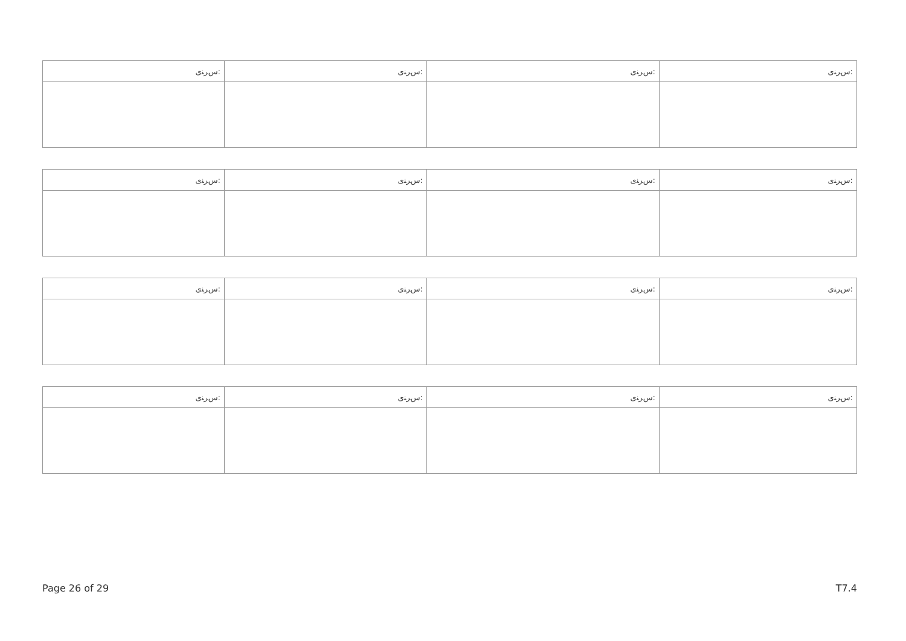| ﺱﺮﻨﻯ: | ﺱﺮﻨﻯ: | ﺱﺮﻨﻯ: | ﺱﺮﻨﻯ: |
| ﺱﺮﻨﻯ: | ﺱﺮﻨﻯ: | ﺱﺮﻨﻯ: | ﺱﺮﻨﻯ: |
| ﺱﺮﻨﻯ: | ﺱﺮﻨﻯ: | ﺱﺮﻨﻯ: | ﺱﺮﻨﻯ: |
| ﺱﺮﻨﻯ: | ﺱﺮﻨﻯ: | ﺱﺮﻨﻯ: | ﺱﺮﻨﻯ: |
Page 26 of 29 T7.4